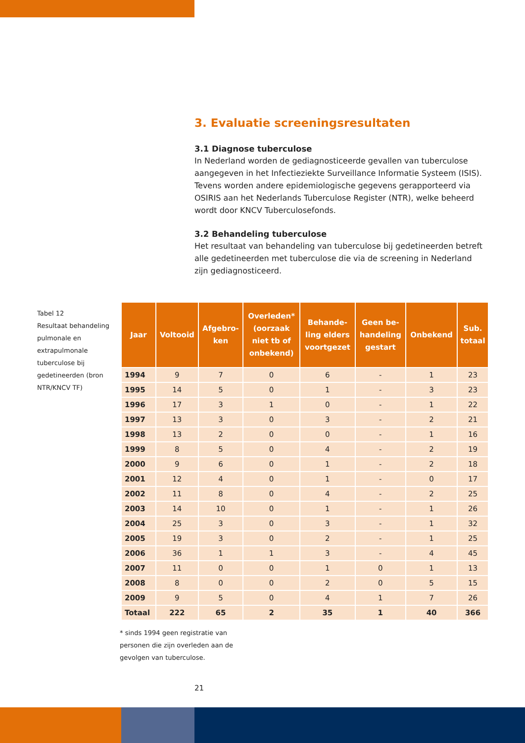3. Evaluatie screeningsresultaten
3.1 Diagnose tuberculose
In Nederland worden de gediagnosticeerde gevallen van tuberculose aan­gegeven in het Infectieziekte Surveillance Informatie Systeem (ISIS). Tevens worden andere epidemiologische gegevens gerapporteerd via OSIRIS aan het Nederlands Tuberculose Register (NTR), welke beheerd wordt door KNCV Tuberculosefonds.
3.2 Behandeling tuberculose
Het resultaat van behandeling van tuberculose bij gedetineerden betreft alle gedetineerden met tuberculose die via de screening in Nederland zijn gediag­nosticeerd.
Tabel 12
Resultaat behandeling pulmonale en extrapul­monale tuberculose bij gedetineerden (bron NTR/KNCV TF)
| Jaar | Voltooid | Afgebro- ken | Overleden* (oorzaak niet tb of onbekend) | Behande- ling elders voortgezet | Geen be- handeling gestart | Onbekend | Sub. totaal |
| --- | --- | --- | --- | --- | --- | --- | --- |
| 1994 | 9 | 7 | 0 | 6 | - | 1 | 23 |
| 1995 | 14 | 5 | 0 | 1 | - | 3 | 23 |
| 1996 | 17 | 3 | 1 | 0 | - | 1 | 22 |
| 1997 | 13 | 3 | 0 | 3 | - | 2 | 21 |
| 1998 | 13 | 2 | 0 | 0 | - | 1 | 16 |
| 1999 | 8 | 5 | 0 | 4 | - | 2 | 19 |
| 2000 | 9 | 6 | 0 | 1 | - | 2 | 18 |
| 2001 | 12 | 4 | 0 | 1 | - | 0 | 17 |
| 2002 | 11 | 8 | 0 | 4 | - | 2 | 25 |
| 2003 | 14 | 10 | 0 | 1 | - | 1 | 26 |
| 2004 | 25 | 3 | 0 | 3 | - | 1 | 32 |
| 2005 | 19 | 3 | 0 | 2 | - | 1 | 25 |
| 2006 | 36 | 1 | 1 | 3 | - | 4 | 45 |
| 2007 | 11 | 0 | 0 | 1 | 0 | 1 | 13 |
| 2008 | 8 | 0 | 0 | 2 | 0 | 5 | 15 |
| 2009 | 9 | 5 | 0 | 4 | 1 | 7 | 26 |
| Totaal | 222 | 65 | 2 | 35 | 1 | 40 | 366 |
* sinds 1994 geen registratie van personen die zijn overleden aan de gevolgen van tuberculose.
21